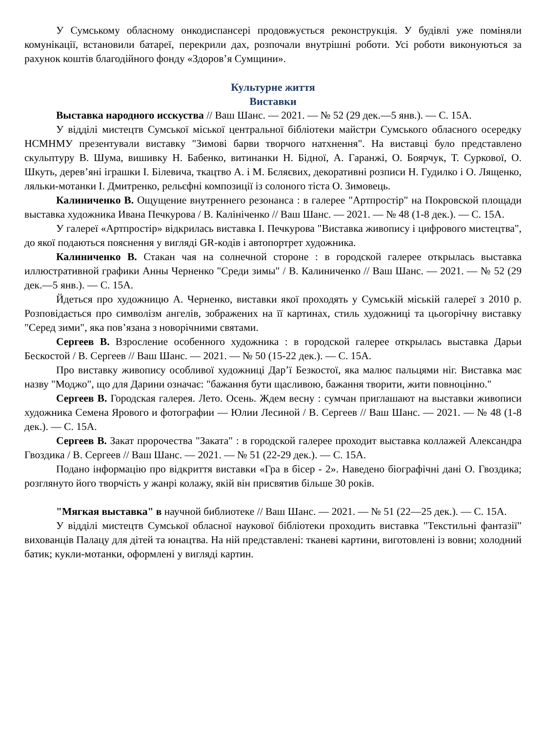У Сумському обласному онкодиспансері продовжується реконструкція. У будівлі уже поміняли комунікації, встановили батареї, перекрили дах, розпочали внутрішні роботи. Усі роботи виконуються за рахунок коштів благодійного фонду «Здоров’я Сумщини».
Культурне життя
Виставки
Выставка народного исскуства // Ваш Шанс. — 2021. — № 52 (29 дек.—5 янв.). — С. 15А.
У відділі мистецтв Сумської міської центральної бібліотеки майстри Сумського обласного осередку НСМНМУ презентували виставку "Зимові барви творчого натхнення". На виставці було представлено скульптуру В. Шума, вишивку Н. Бабенко, витинанки Н. Бідної, А. Гаранжі, О. Боярчук, Т. Суркової, О. Шкуть, дерев’яні іграшки І. Білевича, ткацтво А. і М. Бєляєвих, декоративні розписи Н. Гудилко і О. Лященко, ляльки-мотанки І. Дмитренко, рельєфні композиції із солоного тіста О. Зимовець.
Калиниченко В. Ощущение внутреннего резонанса : в галерее "Артпростір" на Покровской площади выставка художника Ивана Печкурова / В. Калініченко // Ваш Шанс. — 2021. — № 48 (1-8 дек.). — С. 15А.
У галереї «Артпростір» відкрилась виставка І. Печкурова "Виставка живопису і цифрового мистецтва", до якої подаються пояснення у вигляді GR-кодів і автопортрет художника.
Калиниченко В. Стакан чая на солнечной стороне : в городской галерее открылась выставка иллюстративной графики Анны Черненко "Среди зимы" / В. Калиниченко // Ваш Шанс. — 2021. — № 52 (29 дек.—5 янв.). — С. 15А.
Йдеться про художницю А. Черненко, виставки якої проходять у Сумській міській галереї з 2010 р. Розповідається про символізм ангелів, зображених на її картинах, стиль художниці та цьогорічну виставку "Серед зими", яка пов’язана з новорічними святами.
Сергеев В. Взросление особенного художника : в городской галерее открылась выставка Дарьи Бескостой / В. Сергеев // Ваш Шанс. — 2021. — № 50 (15-22 дек.). — С. 15А.
Про виставку живопису особливої художниці Дар’ї Безкостої, яка малює пальцями ніг. Виставка має назву "Моджо", що для Дарини означає: "бажання бути щасливою, бажання творити, жити повноцінно."
Сергеев В. Городская галерея. Лето. Осень. Ждем весну : сумчан приглашают на выставки живописи художника Семена Ярового и фотографии — Юлии Лесиной / В. Сергеев // Ваш Шанс. — 2021. — № 48 (1-8 дек.). — С. 15А.
Сергеев В. Закат пророчества "Заката" : в городской галерее проходит выставка коллажей Александра Гвоздика / В. Сергеев // Ваш Шанс. — 2021. — № 51 (22-29 дек.). — С. 15А.
Подано інформацію про відкриття виставки «Гра в бісер - 2». Наведено біографічні дані О. Гвоздика; розглянуто його творчість у жанрі колажу, якій він присвятив більше 30 років.
"Мягкая выставка" в научной библиотеке // Ваш Шанс. — 2021. — № 51 (22—25 дек.). — С. 15А.
У відділі мистецтв Сумської обласної наукової бібліотеки проходить виставка "Текстильні фантазії" вихованців Палацу для дітей та юнацтва. На ній представлені: тканеві картини, виготовлені із вовни; холодний батик; кукли-мотанки, оформлені у вигляді картин.